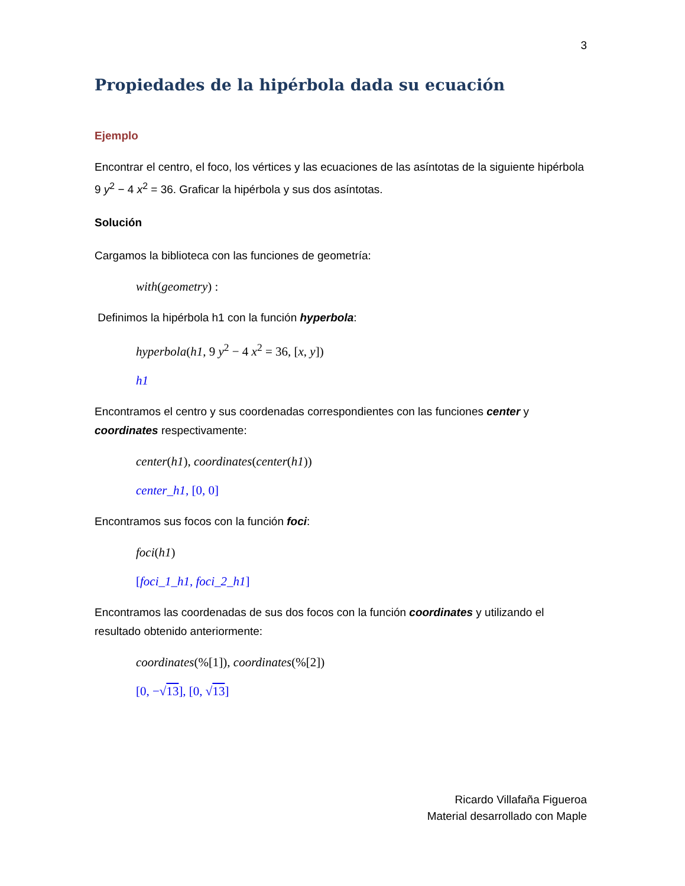3
Propiedades de la hipérbola dada su ecuación
Ejemplo
Encontrar el centro, el foco, los vértices y las ecuaciones de las asíntotas de la siguiente hipérbola 9 y<sup>2</sup> − 4 x<sup>2</sup> = 36. Graficar la hipérbola y sus dos asíntotas.
Solución
Cargamos la biblioteca con las funciones de geometría:
with(geometry) :
Definimos la hipérbola h1 con la función hyperbola:
hyperbola(h1, 9 y<sup>2</sup> − 4 x<sup>2</sup> = 36, [x, y])
h1
Encontramos el centro y sus coordenadas correspondientes con las funciones center y coordinates respectivamente:
center(h1), coordinates(center(h1))
center_h1, [0, 0]
Encontramos sus focos con la función foci:
foci(h1)
[foci_1_h1, foci_2_h1]
Encontramos las coordenadas de sus dos focos con la función coordinates y utilizando el resultado obtenido anteriormente:
coordinates(%[1]), coordinates(%[2])
[0, −√13], [0, √13]
Ricardo Villafaña Figueroa
Material desarrollado con Maple